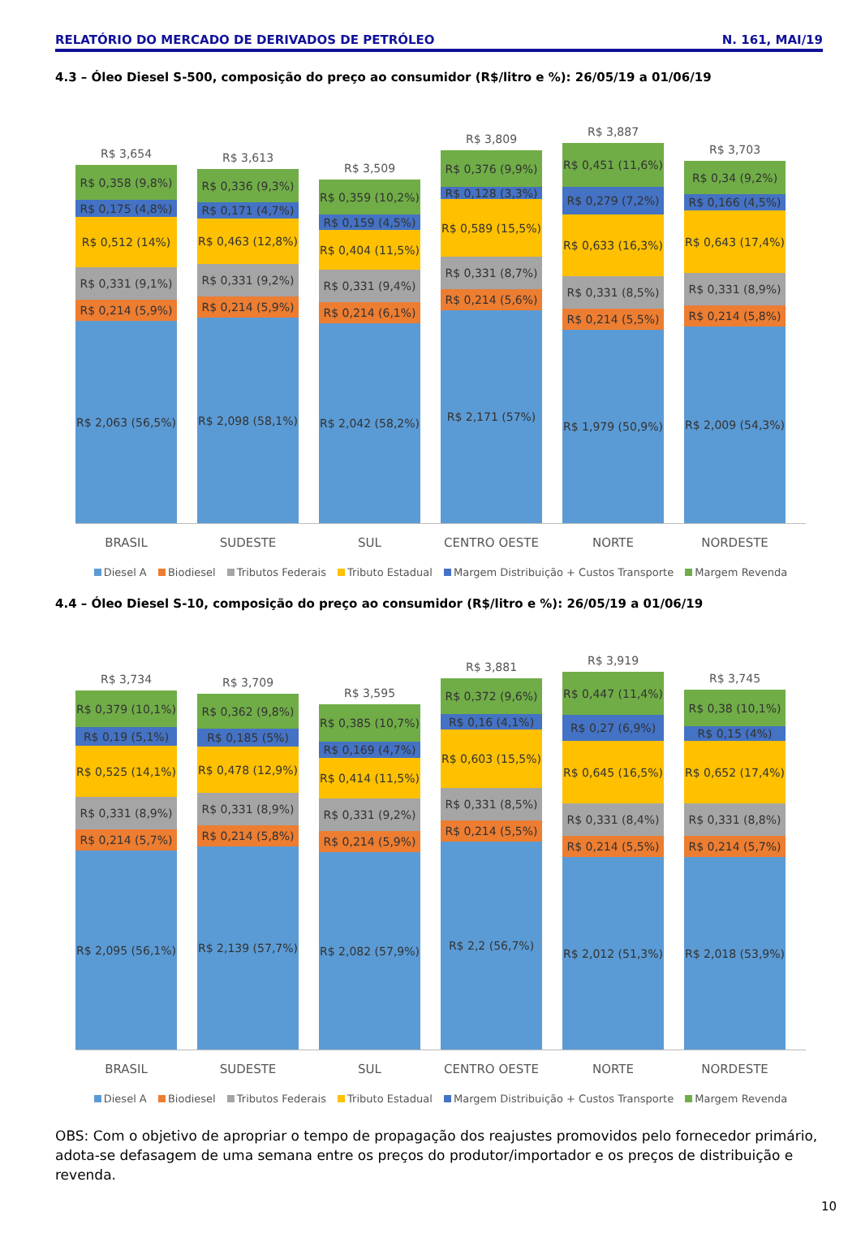RELATÓRIO DO MERCADO DE DERIVADOS DE PETRÓLEO N. 161, MAI/19
4.3 – Óleo Diesel S-500, composição do preço ao consumidor (R$/litro e %): 26/05/19 a 01/06/19
R$ 3,654
R$ 0,358 (9,8%)
R$ 0,175 (4,8%)
R$ 0,512 (14%)
R$ 0,331 (9,1%)
R$ 0,214 (5,9%)
R$ 2,063 (56,5%)
R$ 3,613
R$ 0,336 (9,3%)
R$ 0,171 (4,7%)
R$ 0,463 (12,8%)
R$ 0,331 (9,2%)
R$ 0,214 (5,9%)
R$ 2,098 (58,1%)
R$ 3,509
R$ 0,359 (10,2%)
R$ 0,159 (4,5%)
R$ 0,404 (11,5%)
R$ 0,331 (9,4%)
R$ 0,214 (6,1%)
R$ 2,042 (58,2%)
R$ 3,809
R$ 0,376 (9,9%)
R$ 0,128 (3,3%)
R$ 0,589 (15,5%)
R$ 0,331 (8,7%)
R$ 0,214 (5,6%)
R$ 2,171 (57%)
R$ 3,887
R$ 0,451 (11,6%)
R$ 0,279 (7,2%)
R$ 0,633 (16,3%)
R$ 0,331 (8,5%)
R$ 0,214 (5,5%)
R$ 1,979 (50,9%)
R$ 3,703
R$ 0,34 (9,2%)
R$ 0,166 (4,5%)
R$ 0,643 (17,4%)
R$ 0,331 (8,9%)
R$ 0,214 (5,8%)
R$ 2,009 (54,3%)
BRASIL SUDESTE SUL CENTRO OESTE NORTE NORDESTE
Diesel A Biodiesel Tributos Federais Tributo Estadual Margem Distribuição + Custos Transporte Margem Revenda
4.4 – Óleo Diesel S-10, composição do preço ao consumidor (R$/litro e %): 26/05/19 a 01/06/19
R$ 3,734
R$ 0,379 (10,1%)
R$ 0,19 (5,1%)
R$ 0,525 (14,1%)
R$ 0,331 (8,9%)
R$ 0,214 (5,7%)
R$ 2,095 (56,1%)
R$ 3,709
R$ 0,362 (9,8%)
R$ 0,185 (5%)
R$ 0,478 (12,9%)
R$ 0,331 (8,9%)
R$ 0,214 (5,8%)
R$ 2,139 (57,7%)
R$ 3,595
R$ 0,385 (10,7%)
R$ 0,169 (4,7%)
R$ 0,414 (11,5%)
R$ 0,331 (9,2%)
R$ 0,214 (5,9%)
R$ 2,082 (57,9%)
R$ 3,881
R$ 0,372 (9,6%)
R$ 0,16 (4,1%)
R$ 0,603 (15,5%)
R$ 0,331 (8,5%)
R$ 0,214 (5,5%)
R$ 2,2 (56,7%)
R$ 3,919
R$ 0,447 (11,4%)
R$ 0,27 (6,9%)
R$ 0,645 (16,5%)
R$ 0,331 (8,4%)
R$ 0,214 (5,5%)
R$ 2,012 (51,3%)
R$ 3,745
R$ 0,38 (10,1%)
R$ 0,15 (4%)
R$ 0,652 (17,4%)
R$ 0,331 (8,8%)
R$ 0,214 (5,7%)
R$ 2,018 (53,9%)
BRASIL SUDESTE SUL CENTRO OESTE NORTE NORDESTE
Diesel A Biodiesel Tributos Federais Tributo Estadual Margem Distribuição + Custos Transporte Margem Revenda
OBS: Com o objetivo de apropriar o tempo de propagação dos reajustes promovidos pelo fornecedor primário, adota-se defasagem de uma semana entre os preços do produtor/importador e os preços de distribuição e revenda.
10